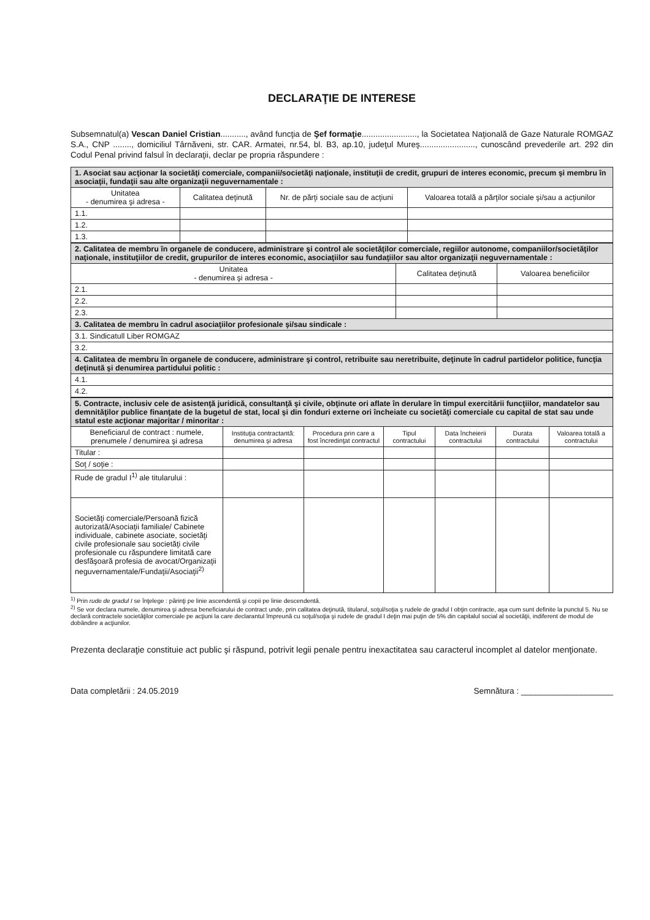DECLARAŢIE DE INTERESE
Subsemnatul(a) Vescan Daniel Cristian..........., având funcţia de Şef formaţie........................, la Societatea Naţională de Gaze Naturale ROMGAZ S.A., CNP ........, domiciliul Târnăveni, str. CAR. Armatei, nr.54, bl. B3, ap.10, judeţul Mureş........................, cunoscând prevederile art. 292 din Codul Penal privind falsul în declaraţii, declar pe propria răspundere :
| 1. Asociat sau acţionar la societăţi comerciale, companii/societăţi naţionale, instituţii de credit, grupuri de interes economic, precum şi membru în asociaţii, fundaţii sau alte organizaţii neguvernamentale : | | | |
| Unitatea - denumirea şi adresa - | Calitatea deţinută | Nr. de părţi sociale sau de acţiuni | Valoarea totală a părţilor sociale şi/sau a acţiunilor |
| 1.1. | | | |
| 1.2. | | | |
| 1.3. | | | |
| 2. Calitatea de membru în organele de conducere, administrare şi control ale societăţilor comerciale, regiilor autonome, companiilor/societăţilor naţionale, instituţiilor de credit, grupurilor de interes economic, asociaţiilor sau fundaţiilor sau altor organizaţii neguvernamentale : | | |
| Unitatea - denumirea şi adresa - | Calitatea deţinută | Valoarea beneficiilor |
| 2.1. | | |
| 2.2. | | |
| 2.3. | | |
| 3. Calitatea de membru în cadrul asociaţiilor profesionale şi/sau sindicale : | | |
| 3.1. Sindicatull Liber ROMGAZ | | |
| 3.2. | | |
| 4. Calitatea de membru în organele de conducere, administrare şi control, retribuite sau neretribuite, deţinute în cadrul partidelor politice, funcţia deţinută şi denumirea partidului politic : | | |
| 4.1. | | |
| 4.2. | | |
| 5. Contracte, inclusiv cele de asistenţă juridică, consultanţă şi civile, obţinute ori aflate în derulare în timpul exercitării funcţiilor, mandatelor sau demnităţilor publice finanţate de la bugetul de stat, local şi din fonduri externe ori încheiate cu societăţi comerciale cu capital de stat sau unde statul este acţionar majoritar / minoritar : | | | | | | |
| Beneficiarul de contract : numele, prenumele / denumirea şi adresa | Instituţia contractantă: denumirea şi adresa | Procedura prin care a fost încredinţat contractul | Tipul contractului | Data încheierii contractului | Durata contractului | Valoarea totală a contractului |
| Titular : | | | | | | |
| Soţ / soţie : | | | | | | |
| Rude de gradul I<sup>1)</sup> ale titularului : | | | | | | |
| Societăţi comerciale/Persoană fizică autorizată/Asociaţii familiale/ Cabinete individuale, cabinete asociate, societăţi civile profesionale sau societăţi civile profesionale cu răspundere limitată care desfăşoară profesia de avocat/Organizaţii neguvernamentale/Fundaţii/Asociaţii<sup>2)</sup> | | | | | | |
<sup>1)</sup> Prin rude de gradul I se înţelege : părinţi pe linie ascendentă şi copii pe linie descendentă.
<sup>2)</sup> Se vor declara numele, denumirea şi adresa beneficiarului de contract unde, prin calitatea deţinută, titularul, soţul/soţia ş rudele de gradul I obţin contracte, aşa cum sunt definite la punctul 5. Nu se declară contractele societăţilor comerciale pe acţiuni la care declarantul împreună cu soţul/soţia şi rudele de gradul I deţin mai puţin de 5% din capitalul social al societăţii, indiferent de modul de dobândire a acţiunilor.
Prezenta declaraţie constituie act public şi răspund, potrivit legii penale pentru inexactitatea sau caracterul incomplet al datelor menţionate.
Data completării : 24.05.2019 Semnătura : ____________________